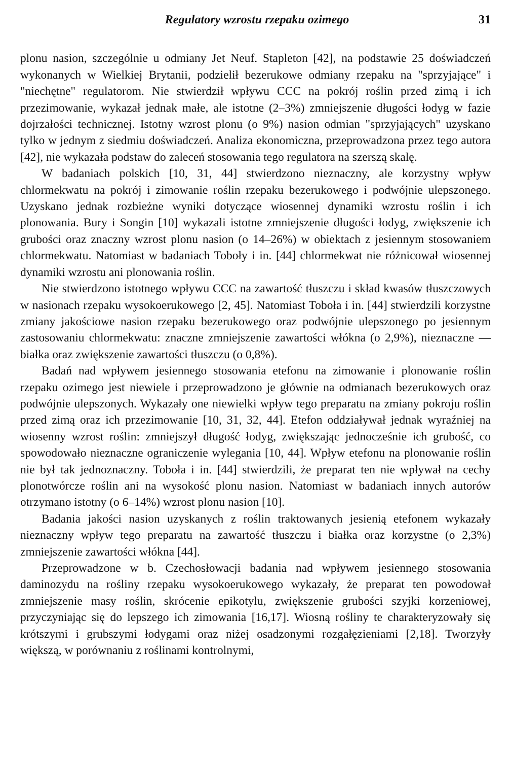Regulatory wzrostu rzepaku ozimego 31
plonu nasion, szczególnie u odmiany Jet Neuf. Stapleton [42], na podstawie 25 doświadczeń wykonanych w Wielkiej Brytanii, podzielił bezerukowe odmiany rzepaku na "sprzyjające" i "niechętne" regulatorom. Nie stwierdził wpływu CCC na pokrój roślin przed zimą i ich przezimowanie, wykazał jednak małe, ale istotne (2–3%) zmniejszenie długości łodyg w fazie dojrzałości technicznej. Istotny wzrost plonu (o 9%) nasion odmian "sprzyjających" uzyskano tylko w jednym z siedmiu doświadczeń. Analiza ekonomiczna, przeprowadzona przez tego autora [42], nie wykazała podstaw do zaleceń stosowania tego regulatora na szerszą skalę.
W badaniach polskich [10, 31, 44] stwierdzono nieznaczny, ale korzystny wpływ chlormekwatu na pokrój i zimowanie roślin rzepaku bezerukowego i podwójnie ulepszonego. Uzyskano jednak rozbieżne wyniki dotyczące wiosennej dynamiki wzrostu roślin i ich plonowania. Bury i Songin [10] wykazali istotne zmniejszenie długości łodyg, zwiększenie ich grubości oraz znaczny wzrost plonu nasion (o 14–26%) w obiektach z jesiennym stosowaniem chlormekwatu. Natomiast w badaniach Toboły i in. [44] chlormekwat nie różnicował wiosennej dynamiki wzrostu ani plonowania roślin.
Nie stwierdzono istotnego wpływu CCC na zawartość tłuszczu i skład kwasów tłuszczowych w nasionach rzepaku wysokoerukowego [2, 45]. Natomiast Toboła i in. [44] stwierdzili korzystne zmiany jakościowe nasion rzepaku bezerukowego oraz podwójnie ulepszonego po jesiennym zastosowaniu chlormekwatu: znaczne zmniejszenie zawartości włókna (o 2,9%), nieznaczne — białka oraz zwiększenie zawartości tłuszczu (o 0,8%).
Badań nad wpływem jesiennego stosowania etefonu na zimowanie i plonowanie roślin rzepaku ozimego jest niewiele i przeprowadzono je głównie na odmianach bezerukowych oraz podwójnie ulepszonych. Wykazały one niewielki wpływ tego preparatu na zmiany pokroju roślin przed zimą oraz ich przezimowanie [10, 31, 32, 44]. Etefon oddziaływał jednak wyraźniej na wiosenny wzrost roślin: zmniejszył długość łodyg, zwiększając jednocześnie ich grubość, co spowodowało nieznaczne ograniczenie wylegania [10, 44]. Wpływ etefonu na plonowanie roślin nie był tak jednoznaczny. Toboła i in. [44] stwierdzili, że preparat ten nie wpływał na cechy plonotwórcze roślin ani na wysokość plonu nasion. Natomiast w badaniach innych autorów otrzymano istotny (o 6–14%) wzrost plonu nasion [10].
Badania jakości nasion uzyskanych z roślin traktowanych jesienią etefonem wykazały nieznaczny wpływ tego preparatu na zawartość tłuszczu i białka oraz korzystne (o 2,3%) zmniejszenie zawartości włókna [44].
Przeprowadzone w b. Czechosłowacji badania nad wpływem jesiennego stosowania daminozydu na rośliny rzepaku wysokoerukowego wykazały, że preparat ten powodował zmniejszenie masy roślin, skrócenie epikotylu, zwiększenie grubości szyjki korzeniowej, przyczyniając się do lepszego ich zimowania [16,17]. Wiosną rośliny te charakteryzowały się krótszymi i grubszymi łodygami oraz niżej osadzonymi rozgałęzieniami [2,18]. Tworzyły większą, w porównaniu z roślinami kontrolnymi,